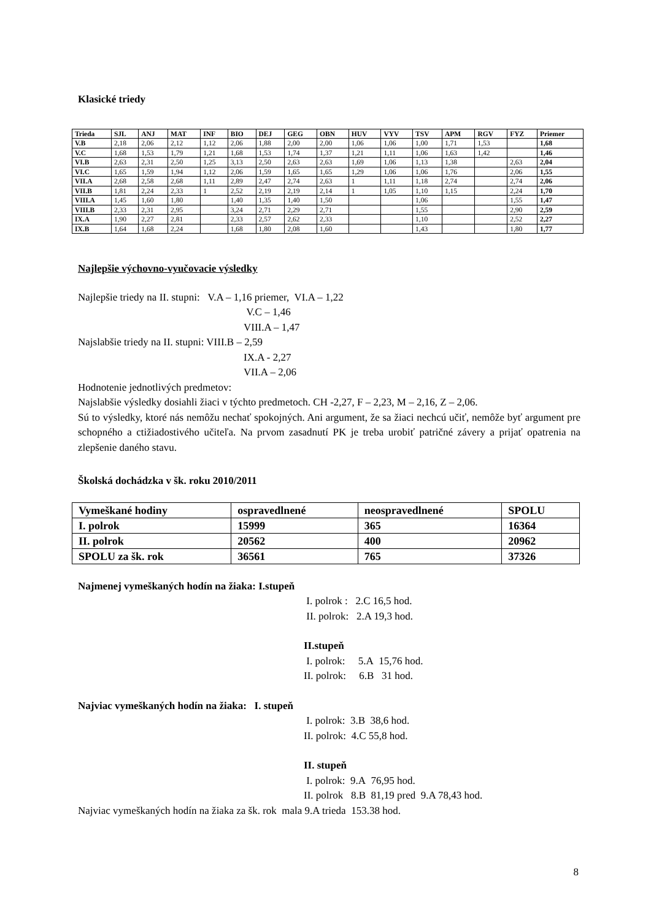Klasické triedy
| Trieda | SJL | ANJ | MAT | INF | BIO | DEJ | GEG | OBN | HUV | VYV | TSV | APM | RGV | FYZ | Priemer |
| --- | --- | --- | --- | --- | --- | --- | --- | --- | --- | --- | --- | --- | --- | --- | --- |
| V.B | 2,18 | 2,06 | 2,12 | 1,12 | 2,06 | 1,88 | 2,00 | 2,00 | 1,06 | 1,06 | 1,00 | 1,71 | 1,53 | | 1,68 |
| V.C | 1,68 | 1,53 | 1,79 | 1,21 | 1,68 | 1,53 | 1,74 | 1,37 | 1,21 | 1,11 | 1,06 | 1,63 | 1,42 | | 1,46 |
| VI.B | 2,63 | 2,31 | 2,50 | 1,25 | 3,13 | 2,50 | 2,63 | 2,63 | 1,69 | 1,06 | 1,13 | 1,38 | | 2,63 | 2,04 |
| VI.C | 1,65 | 1,59 | 1,94 | 1,12 | 2,06 | 1,59 | 1,65 | 1,65 | 1,29 | 1,06 | 1,06 | 1,76 | | 2,06 | 1,55 |
| VII.A | 2,68 | 2,58 | 2,68 | 1,11 | 2,89 | 2,47 | 2,74 | 2,63 | 1 | 1,11 | 1,18 | 2,74 | | 2,74 | 2,06 |
| VII.B | 1,81 | 2,24 | 2,33 | 1 | 2,52 | 2,19 | 2,19 | 2,14 | 1 | 1,05 | 1,10 | 1,15 | | 2,24 | 1,70 |
| VIII.A | 1,45 | 1,60 | 1,80 | | 1,40 | 1,35 | 1,40 | 1,50 | | | 1,06 | | | 1,55 | 1,47 |
| VIII.B | 2,33 | 2,31 | 2,95 | | 3,24 | 2,71 | 2,29 | 2,71 | | | 1,55 | | | 2,90 | 2,59 |
| IX.A | 1,90 | 2,27 | 2,81 | | 2,33 | 2,57 | 2,62 | 2,33 | | | 1,10 | | | 2,52 | 2,27 |
| IX.B | 1,64 | 1,68 | 2,24 | | 1,68 | 1,80 | 2,08 | 1,60 | | | 1,43 | | | 1,80 | 1,77 |
Najlepšie výchovno-vyučovacie výsledky
Najlepšie triedy na II. stupni: V.A – 1,16 priemer, VI.A – 1,22
V.C – 1,46
VIII.A – 1,47
Najslabšie triedy na II. stupni: VIII.B – 2,59
IX.A - 2,27
VII.A – 2,06
Hodnotenie jednotlivých predmetov:
Najslabšie výsledky dosiahli žiaci v týchto predmetoch. CH -2,27, F – 2,23, M – 2,16, Z – 2,06.
Sú to výsledky, ktoré nás nemôžu nechať spokojných. Ani argument, že sa žiaci nechcú učiť, nemôže byť argument pre schopného a ctižiadostivého učiteľa. Na prvom zasadnutí PK je treba urobiť patričné závery a prijať opatrenia na zlepšenie daného stavu.
Školská dochádzka v šk. roku 2010/2011
| Vymeškané hodiny | ospravedlnené | neospravedlnené | SPOLU |
| I. polrok | 15999 | 365 | 16364 |
| II. polrok | 20562 | 400 | 20962 |
| SPOLU za šk. rok | 36561 | 765 | 37326 |
Najmenej vymeškaných hodín na žiaka: I.stupeň
I. polrok : 2.C 16,5 hod.
II. polrok: 2.A 19,3 hod.
II.stupeň
I. polrok: 5.A 15,76 hod.
II. polrok: 6.B 31 hod.
Najviac vymeškaných hodín na žiaka: I. stupeň
I. polrok: 3.B 38,6 hod.
II. polrok: 4.C 55,8 hod.
II. stupeň
I. polrok: 9.A 76,95 hod.
II. polrok 8.B 81,19 pred 9.A 78,43 hod.
Najviac vymeškaných hodín na žiaka za šk. rok mala 9.A trieda 153.38 hod.
8